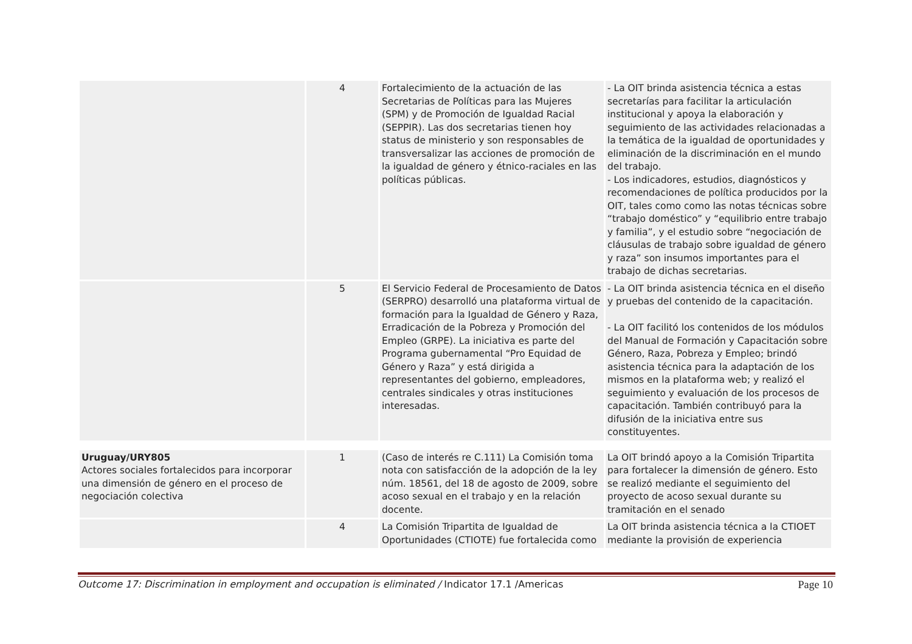| | 4 | Fortalecimiento de la actuación de las Secretarias de Políticas para las Mujeres (SPM) y de Promoción de Igualdad Racial (SEPPIR). Las dos secretarias tienen hoy status de ministerio y son responsables de transversalizar las acciones de promoción de la igualdad de género y étnico-raciales en las políticas públicas. | - La OIT brinda asistencia técnica a estas secretarías para facilitar la articulación institucional y apoya la elaboración y seguimiento de las actividades relacionadas a la temática de la igualdad de oportunidades y eliminación de la discriminación en el mundo del trabajo. - Los indicadores, estudios, diagnósticos y recomendaciones de política producidos por la OIT, tales como como las notas técnicas sobre “trabajo doméstico” y “equilibrio entre trabajo y familia”, y el estudio sobre “negociación de cláusulas de trabajo sobre igualdad de género y raza” son insumos importantes para el trabajo de dichas secretarias. |
| | 5 | El Servicio Federal de Procesamiento de Datos (SERPRO) desarrolló una plataforma virtual de formación para la Igualdad de Género y Raza, Erradicación de la Pobreza y Promoción del Empleo (GRPE). La iniciativa es parte del Programa gubernamental “Pro Equidad de Género y Raza” y está dirigida a representantes del gobierno, empleadores, centrales sindicales y otras instituciones interesadas. | - La OIT brinda asistencia técnica en el diseño y pruebas del contenido de la capacitación. - La OIT facilitó los contenidos de los módulos del Manual de Formación y Capacitación sobre Género, Raza, Pobreza y Empleo; brindó asistencia técnica para la adaptación de los mismos en la plataforma web; y realizó el seguimiento y evaluación de los procesos de capacitación. También contribuyó para la difusión de la iniciativa entre sus constituyentes. |
| Uruguay/URY805 Actores sociales fortalecidos para incorporar una dimensión de género en el proceso de negociación colectiva | 1 | (Caso de interés re C.111) La Comisión toma nota con satisfacción de la adopción de la ley núm. 18561, del 18 de agosto de 2009, sobre acoso sexual en el trabajo y en la relación docente. | La OIT brindó apoyo a la Comisión Tripartita para fortalecer la dimensión de género. Esto se realizó mediante el seguimiento del proyecto de acoso sexual durante su tramitación en el senado |
| | 4 | La Comisión Tripartita de Igualdad de Oportunidades (CTIOTE) fue fortalecida como | La OIT brinda asistencia técnica a la CTIOET mediante la provisión de experiencia |
Outcome 17: Discrimination in employment and occupation is eliminated / Indicator 17.1 /Americas Page 10